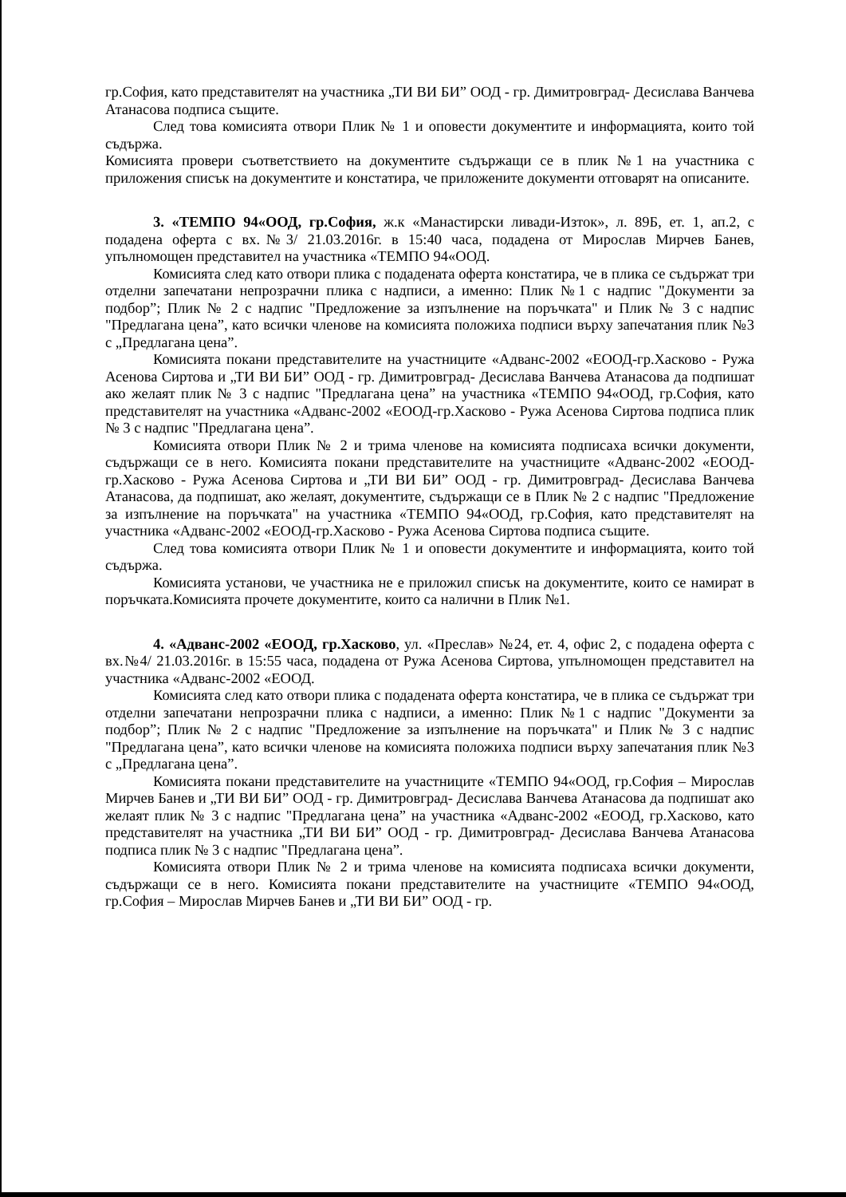гр.София, като представителят на участника „ТИ ВИ БИ” ООД - гр. Димитровград- Десислава Ванчева Атанасова подписа същите.
След това комисията отвори Плик № 1 и оповести документите и информацията, които той съдържа.
Комисията провери съответствието на документите съдържащи се в плик №1 на участника с приложения списък на документите и констатира, че приложените документи отговарят на описаните.
3. «ТЕМПО 94«ООД, гр.София, ж.к «Манастирски ливади-Изток», л. 89Б, ет. 1, ап.2, с подадена оферта с вх.№3/ 21.03.2016г. в 15:40 часа, подадена от Мирослав Мирчев Банев, упълномощен представител на участника «ТЕМПО 94«ООД.
Комисията след като отвори плика с подадената оферта констатира, че в плика се съдържат три отделни запечатани непрозрачни плика с надписи, а именно: Плик №1 с надпис "Документи за подбор”; Плик № 2 с надпис "Предложение за изпълнение на поръчката" и Плик № 3 с надпис "Предлагана цена”, като всички членове на комисията положиха подписи върху запечатания плик №3 с „Предлагана цена”.
Комисията покани представителите на участниците «Адванс-2002 «ЕООД-гр.Хасково - Ружа Асенова Сиртова и „ТИ ВИ БИ” ООД - гр. Димитровград- Десислава Ванчева Атанасова да подпишат ако желаят плик № 3 с надпис "Предлагана цена” на участника «ТЕМПО 94«ООД, гр.София, като представителят на участника «Адванс-2002 «ЕООД-гр.Хасково - Ружа Асенова Сиртова подписа плик № 3 с надпис "Предлагана цена”.
Комисията отвори Плик № 2 и трима членове на комисията подписаха всички документи, съдържащи се в него. Комисията покани представителите на участниците «Адванс-2002 «ЕООД-гр.Хасково - Ружа Асенова Сиртова и „ТИ ВИ БИ” ООД - гр. Димитровград- Десислава Ванчева Атанасова, да подпишат, ако желаят, документите, съдържащи се в Плик № 2 с надпис "Предложение за изпълнение на поръчката" на участника «ТЕМПО 94«ООД, гр.София, като представителят на участника «Адванс-2002 «ЕООД-гр.Хасково - Ружа Асенова Сиртова подписа същите.
След това комисията отвори Плик № 1 и оповести документите и информацията, които той съдържа.
Комисията установи, че участника не е приложил списък на документите, които се намират в поръчката.Комисията прочете документите, които са налични в Плик №1.
4. «Адванс-2002 «ЕООД, гр.Хасково, ул. «Преслав» №24, ет. 4, офис 2, с подадена оферта с вх.№4/ 21.03.2016г. в 15:55 часа, подадена от Ружа Асенова Сиртова, упълномощен представител на участника «Адванс-2002 «ЕООД.
Комисията след като отвори плика с подадената оферта констатира, че в плика се съдържат три отделни запечатани непрозрачни плика с надписи, а именно: Плик №1 с надпис "Документи за подбор”; Плик № 2 с надпис "Предложение за изпълнение на поръчката" и Плик № 3 с надпис "Предлагана цена”, като всички членове на комисията положиха подписи върху запечатания плик №3 с „Предлагана цена”.
Комисията покани представителите на участниците «ТЕМПО 94«ООД, гр.София – Мирослав Мирчев Банев и „ТИ ВИ БИ” ООД - гр. Димитровград- Десислава Ванчева Атанасова да подпишат ако желаят плик № 3 с надпис "Предлагана цена” на участника «Адванс-2002 «ЕООД, гр.Хасково, като представителят на участника „ТИ ВИ БИ” ООД - гр. Димитровград- Десислава Ванчева Атанасова подписа плик № 3 с надпис "Предлагана цена”.
Комисията отвори Плик № 2 и трима членове на комисията подписаха всички документи, съдържащи се в него. Комисията покани представителите на участниците «ТЕМПО 94«ООД, гр.София – Мирослав Мирчев Банев и „ТИ ВИ БИ” ООД - гр.